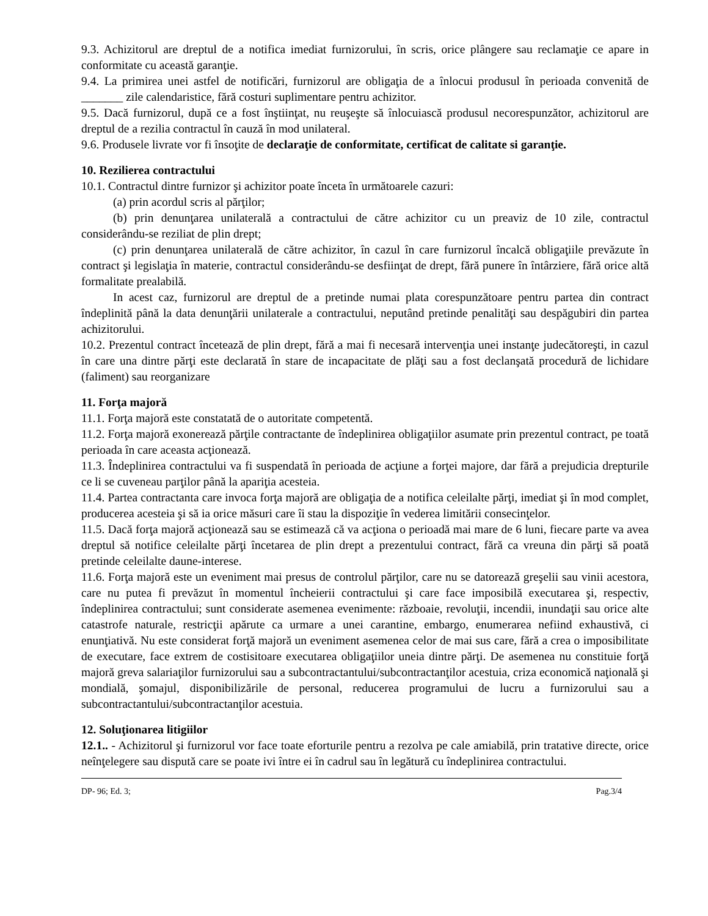9.3. Achizitorul are dreptul de a notifica imediat furnizorului, în scris, orice plângere sau reclamaţie ce apare in conformitate cu această garanţie.
9.4. La primirea unei astfel de notificări, furnizorul are obligaţia de a înlocui produsul în perioada convenită de _______ zile calendaristice, fără costuri suplimentare pentru achizitor.
9.5. Dacă furnizorul, după ce a fost înştiinţat, nu reuşeşte să înlocuiască produsul necorespunzător, achizitorul are dreptul de a rezilia contractul în cauză în mod unilateral.
9.6. Produsele livrate vor fi însoţite de declaraţie de conformitate, certificat de calitate si garanţie.
10. Rezilierea contractului
10.1. Contractul dintre furnizor şi achizitor poate înceta în următoarele cazuri:
(a) prin acordul scris al părţilor;
(b) prin denunţarea unilaterală a contractului de către achizitor cu un preaviz de 10 zile, contractul considerându-se reziliat de plin drept;
(c) prin denunţarea unilaterală de către achizitor, în cazul în care furnizorul încalcă obligaţiile prevăzute în contract şi legislaţia în materie, contractul considerându-se desfiinţat de drept, fără punere în întârziere, fără orice altă formalitate prealabilă.
In acest caz, furnizorul are dreptul de a pretinde numai plata corespunzătoare pentru partea din contract îndeplinită până la data denunţării unilaterale a contractului, neputând pretinde penalităţi sau despăgubiri din partea achizitorului.
10.2. Prezentul contract încetează de plin drept, fără a mai fi necesară intervenţia unei instanţe judecătoreşti, in cazul în care una dintre părţi este declarată în stare de incapacitate de plăţi sau a fost declanşată procedură de lichidare (faliment) sau reorganizare
11. Forţa majoră
11.1. Forţa majoră este constatată de o autoritate competentă.
11.2. Forţa majoră exonerează părţile contractante de îndeplinirea obligaţiilor asumate prin prezentul contract, pe toată perioada în care aceasta acţionează.
11.3. Îndeplinirea contractului va fi suspendată în perioada de acţiune a forţei majore, dar fără a prejudicia drepturile ce li se cuveneau parţilor până la apariţia acesteia.
11.4. Partea contractanta care invoca forţa majoră are obligaţia de a notifica celeilalte părţi, imediat şi în mod complet, producerea acesteia şi să ia orice măsuri care îi stau la dispoziţie în vederea limitării consecinţelor.
11.5. Dacă forţa majoră acţionează sau se estimează că va acţiona o perioadă mai mare de 6 luni, fiecare parte va avea dreptul să notifice celeilalte părţi încetarea de plin drept a prezentului contract, fără ca vreuna din părţi să poată pretinde celeilalte daune-interese.
11.6. Forţa majoră este un eveniment mai presus de controlul părţilor, care nu se datorează greşelii sau vinii acestora, care nu putea fi prevăzut în momentul încheierii contractului şi care face imposibilă executarea şi, respectiv, îndeplinirea contractului; sunt considerate asemenea evenimente: războaie, revoluţii, incendii, inundaţii sau orice alte catastrofe naturale, restricţii apărute ca urmare a unei carantine, embargo, enumerarea nefiind exhaustivă, ci enunţiativă. Nu este considerat forţă majoră un eveniment asemenea celor de mai sus care, fără a crea o imposibilitate de executare, face extrem de costisitoare executarea obligaţiilor uneia dintre părţi. De asemenea nu constituie forţă majoră greva salariaţilor furnizorului sau a subcontractantului/subcontractanţilor acestuia, criza economică naţională şi mondială, şomajul, disponibilizările de personal, reducerea programului de lucru a furnizorului sau a subcontractantului/subcontractanţilor acestuia.
12. Soluţionarea litigiilor
12.1.. - Achizitorul şi furnizorul vor face toate eforturile pentru a rezolva pe cale amiabilă, prin tratative directe, orice neînţelegere sau dispută care se poate ivi între ei în cadrul sau în legătură cu îndeplinirea contractului.
DP- 96; Ed. 3; Pag.3/4